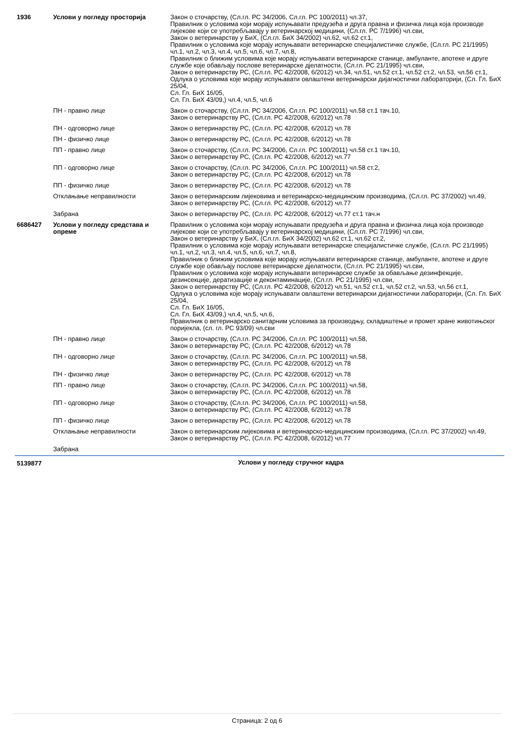| 1936 | Услови у погледу просторија | Закон о сточарству, (Сл.гл. РС 34/2006, Сл.гл. РС 100/2011) чл.37, Правилник о условима који морају испуњавати предузећа и друга правна и физичка лица која производе лијекове који се употребљавају у ветеринарској медицини, (Сл.гл. РС 7/1996) чл.сви, Закон о ветеринарству у БиХ, (Сл.гл. БиХ 34/2002) чл.62, чл.62 ст.1, Правилник о условима које морају испуњавати ветеринарске специјалистичке службе, (Сл.гл. РС 21/1995) чл.1, чл.2, чл.3, чл.4, чл.5, чл.6, чл.7, чл.8, Правилник о ближим условима које морају испуњавати ветеринарске станице, амбуланте, апотеке и друге службе које обављају послове ветеринарске дјелатности, (Сл.гл. РС 21/1995) чл.сви, Закон о ветеринарству РС, (Сл.гл. РС 42/2008, 6/2012) чл.34, чл.51, чл.52 ст.1, чл.52 ст.2, чл.53, чл.56 ст.1, Одлука о условима које морају испуњавати овлаштени ветеринарски дијагностички лабораторији, (Сл. Гл. БиХ 25/04, Сл. Гл. БиХ 16/05, Сл. Гл. БиХ 43/09,) чл.4, чл.5, чл.6 |
| | ПН - правно лице | Закон о сточарству, (Сл.гл. РС 34/2006, Сл.гл. РС 100/2011) чл.58 ст.1 тач.10, Закон о ветеринарству РС, (Сл.гл. РС 42/2008, 6/2012) чл.78 |
| | ПН - одговорно лице | Закон о ветеринарству РС, (Сл.гл. РС 42/2008, 6/2012) чл.78 |
| | ПН - физичко лице | Закон о ветеринарству РС, (Сл.гл. РС 42/2008, 6/2012) чл.78 |
| | ПП - правно лице | Закон о сточарству, (Сл.гл. РС 34/2006, Сл.гл. РС 100/2011) чл.58 ст.1 тач.10, Закон о ветеринарству РС, (Сл.гл. РС 42/2008, 6/2012) чл.77 |
| | ПП - одговорно лице | Закон о сточарству, (Сл.гл. РС 34/2006, Сл.гл. РС 100/2011) чл.58 ст.2, Закон о ветеринарству РС, (Сл.гл. РС 42/2008, 6/2012) чл.78 |
| | ПП - физичко лице | Закон о ветеринарству РС, (Сл.гл. РС 42/2008, 6/2012) чл.78 |
| | Отклањање неправилности | Закон о ветеринарским лијековима и ветеринарско-медицинским производима, (Сл.гл. РС 37/2002) чл.49, Закон о ветеринарству РС, (Сл.гл. РС 42/2008, 6/2012) чл.77 |
| | Забрана | Закон о ветеринарству РС, (Сл.гл. РС 42/2008, 6/2012) чл.77 ст.1 тач.н |
| 6686427 | Услови у погледу средстава и опреме | Правилник о условима који морају испуњавати предузећа и друга правна и физичка лица која производе лијекове који се употребљавају у ветеринарској медицини, (Сл.гл. РС 7/1996) чл.сви, Закон о ветеринарству у БиХ, (Сл.гл. БиХ 34/2002) чл.62 ст.1, чл.62 ст.2, Правилник о условима које морају испуњавати ветеринарске специјалистичке службе, (Сл.гл. РС 21/1995) чл.1, чл.2, чл.3, чл.4, чл.5, чл.6, чл.7, чл.8, Правилник о ближим условима које морају испуњавати ветеринарске станице, амбуланте, апотеке и друге службе које обављају послове ветеринарске дјелатности, (Сл.гл. РС 21/1995) чл.сви, Правилник о условима које морају испуњавати ветеринарске службе за обављање дезинфекције, дезинсекције, дератизације и деконтаминације, (Сл.гл. РС 21/1995) чл.сви, Закон о ветеринарству РС, (Сл.гл. РС 42/2008, 6/2012) чл.51, чл.52 ст.1, чл.52 ст.2, чл.53, чл.56 ст.1, Одлука о условима које морају испуњавати овлаштени ветеринарски дијагностички лабораторији, (Сл. Гл. БиХ 25/04, Сл. Гл. БиХ 16/05, Сл. Гл. БиХ 43/09,) чл.4, чл.5, чл.6, Правилник о ветеринарско санитарним условима за производњу, складиштење и промет хране животињског поријекла, (сл. гл. РС 93/09) чл.сви |
| | ПН - правно лице | Закон о сточарству, (Сл.гл. РС 34/2006, Сл.гл. РС 100/2011) чл.58, Закон о ветеринарству РС, (Сл.гл. РС 42/2008, 6/2012) чл.78 |
| | ПН - одговорно лице | Закон о сточарству, (Сл.гл. РС 34/2006, Сл.гл. РС 100/2011) чл.58, Закон о ветеринарству РС, (Сл.гл. РС 42/2008, 6/2012) чл.78 |
| | ПН - физичко лице | Закон о ветеринарству РС, (Сл.гл. РС 42/2008, 6/2012) чл.78 |
| | ПП - правно лице | Закон о сточарству, (Сл.гл. РС 34/2006, Сл.гл. РС 100/2011) чл.58, Закон о ветеринарству РС, (Сл.гл. РС 42/2008, 6/2012) чл.78 |
| | ПП - одговорно лице | Закон о сточарству, (Сл.гл. РС 34/2006, Сл.гл. РС 100/2011) чл.58, Закон о ветеринарству РС, (Сл.гл. РС 42/2008, 6/2012) чл.78 |
| | ПП - физичко лице | Закон о ветеринарству РС, (Сл.гл. РС 42/2008, 6/2012) чл.78 |
| | Отклањање неправилности | Закон о ветеринарским лијековима и ветеринарско-медицинским производима, (Сл.гл. РС 37/2002) чл.49, Закон о ветеринарству РС, (Сл.гл. РС 42/2008, 6/2012) чл.77 |
| | Забрана | |
| 5139877 | Услови у погледу стручног кадра | |
Страница: 2 од 6